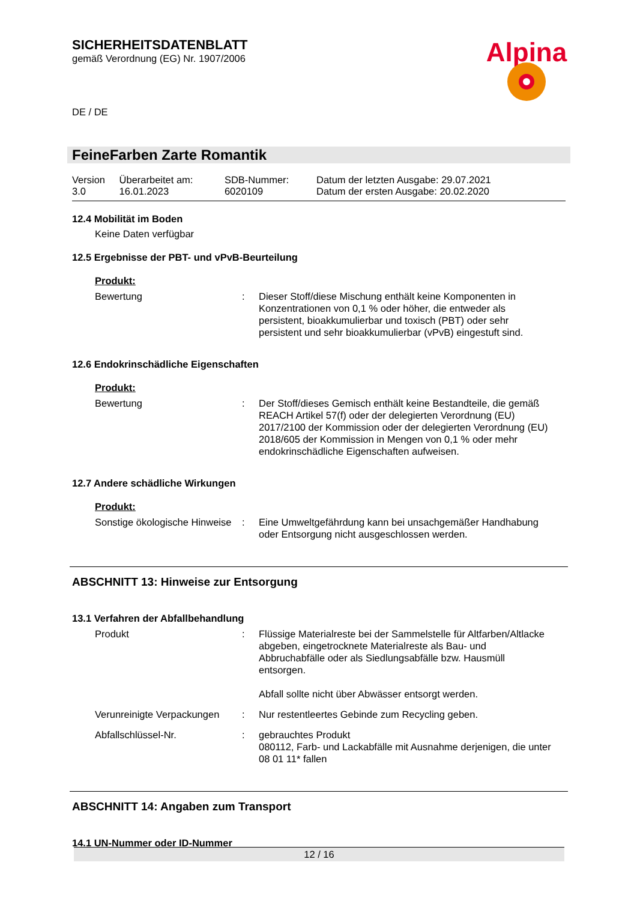Alpina
SICHERHEITSDATENBLATT
gemäß Verordnung (EG) Nr. 1907/2006
DE / DE
FeineFarben Zarte Romantik
| Version 3.0 | Überarbeitet am: 16.01.2023 | SDB-Nummer: 6020109 | Datum der letzten Ausgabe: 29.07.2021 Datum der ersten Ausgabe: 20.02.2020 |
12.4 Mobilität im Boden
Keine Daten verfügbar
12.5 Ergebnisse der PBT- und vPvB-Beurteilung
Produkt:
| Bewertung | : | Dieser Stoff/diese Mischung enthält keine Komponenten in Konzentrationen von 0,1 % oder höher, die entweder als persistent, bioakkumulierbar und toxisch (PBT) oder sehr persistent und sehr bioakkumulierbar (vPvB) eingestuft sind. |
12.6 Endokrinschädliche Eigenschaften
Produkt:
| Bewertung | : | Der Stoff/dieses Gemisch enthält keine Bestandteile, die gemäß REACH Artikel 57(f) oder der delegierten Verordnung (EU) 2017/2100 der Kommission oder der delegierten Verordnung (EU) 2018/605 der Kommission in Mengen von 0,1 % oder mehr endokrinschädliche Eigenschaften aufweisen. |
12.7 Andere schädliche Wirkungen
Produkt:
| Sonstige ökologische Hinweise | : | Eine Umweltgefährdung kann bei unsachgemäßer Handhabung oder Entsorgung nicht ausgeschlossen werden. |
ABSCHNITT 13: Hinweise zur Entsorgung
13.1 Verfahren der Abfallbehandlung
| Produkt | : | Flüssige Materialreste bei der Sammelstelle für Altfarben/Altlacke abgeben, eingetrocknete Materialreste als Bau- und Abbruchabfälle oder als Siedlungsabfälle bzw. Hausmüll entsorgen. Abfall sollte nicht über Abwässer entsorgt werden. |
| Verunreinigte Verpackungen | : | Nur restentleertes Gebinde zum Recycling geben. |
| Abfallschlüssel-Nr. | : | gebrauchtes Produkt 080112, Farb- und Lackabfälle mit Ausnahme derjenigen, die unter 08 01 11* fallen |
ABSCHNITT 14: Angaben zum Transport
14.1 UN-Nummer oder ID-Nummer
12 / 16